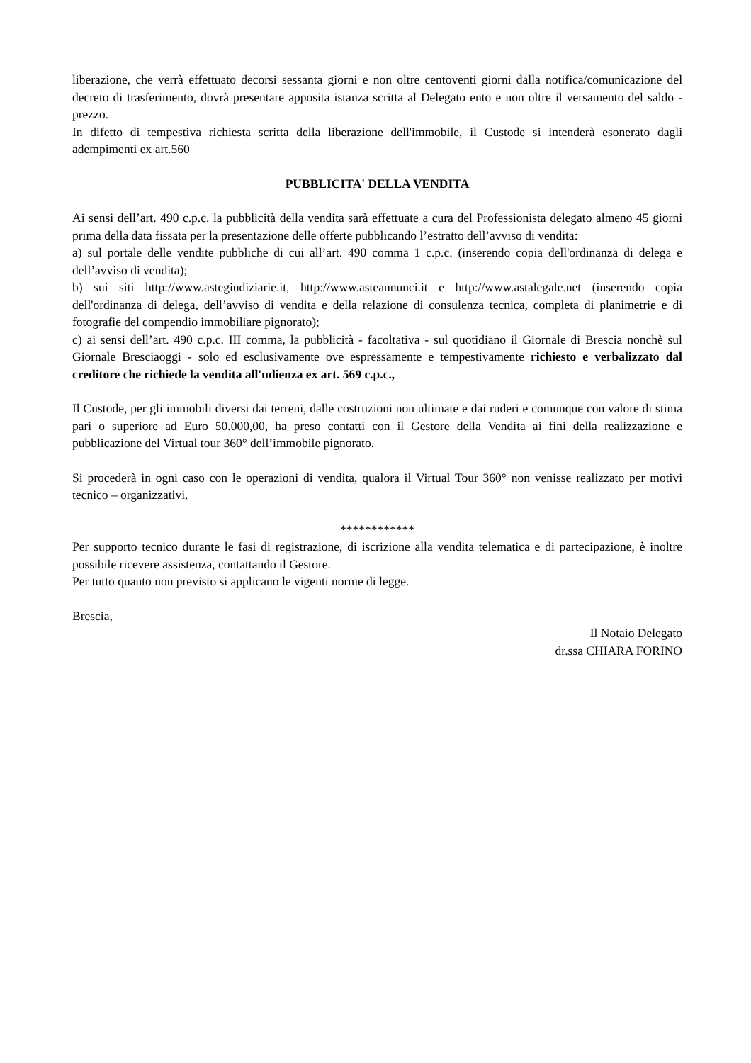liberazione, che verrà effettuato decorsi sessanta giorni e non oltre centoventi giorni dalla notifica/comunicazione del decreto di trasferimento, dovrà presentare apposita istanza scritta al Delegato ento e non oltre il versamento del saldo - prezzo.
In difetto di tempestiva richiesta scritta della liberazione dell'immobile, il Custode si intenderà esonerato dagli adempimenti ex art.560
PUBBLICITA' DELLA VENDITA
Ai sensi dell’art. 490 c.p.c. la pubblicità della vendita sarà effettuate a cura del Professionista delegato almeno 45 giorni prima della data fissata per la presentazione delle offerte pubblicando l’estratto dell’avviso di vendita:
a) sul portale delle vendite pubbliche di cui all’art. 490 comma 1 c.p.c. (inserendo copia dell'ordinanza di delega e dell’avviso di vendita);
b) sui siti http://www.astegiudiziarie.it, http://www.asteannunci.it e http://www.astalegale.net (inserendo copia dell'ordinanza di delega, dell’avviso di vendita e della relazione di consulenza tecnica, completa di planimetrie e di fotografie del compendio immobiliare pignorato);
c) ai sensi dell’art. 490 c.p.c. III comma, la pubblicità - facoltativa - sul quotidiano il Giornale di Brescia nonchè sul Giornale Bresciaoggi - solo ed esclusivamente ove espressamente e tempestivamente richiesto e verbalizzato dal creditore che richiede la vendita all'udienza ex art. 569 c.p.c.,
Il Custode, per gli immobili diversi dai terreni, dalle costruzioni non ultimate e dai ruderi e comunque con valore di stima pari o superiore ad Euro 50.000,00, ha preso contatti con il Gestore della Vendita ai fini della realizzazione e pubblicazione del Virtual tour 360° dell’immobile pignorato.
Si procederà in ogni caso con le operazioni di vendita, qualora il Virtual Tour 360° non venisse realizzato per motivi tecnico – organizzativi.
************
Per supporto tecnico durante le fasi di registrazione, di iscrizione alla vendita telematica e di partecipazione, è inoltre possibile ricevere assistenza, contattando il Gestore.
Per tutto quanto non previsto si applicano le vigenti norme di legge.
Brescia,
Il Notaio Delegato
dr.ssa CHIARA FORINO